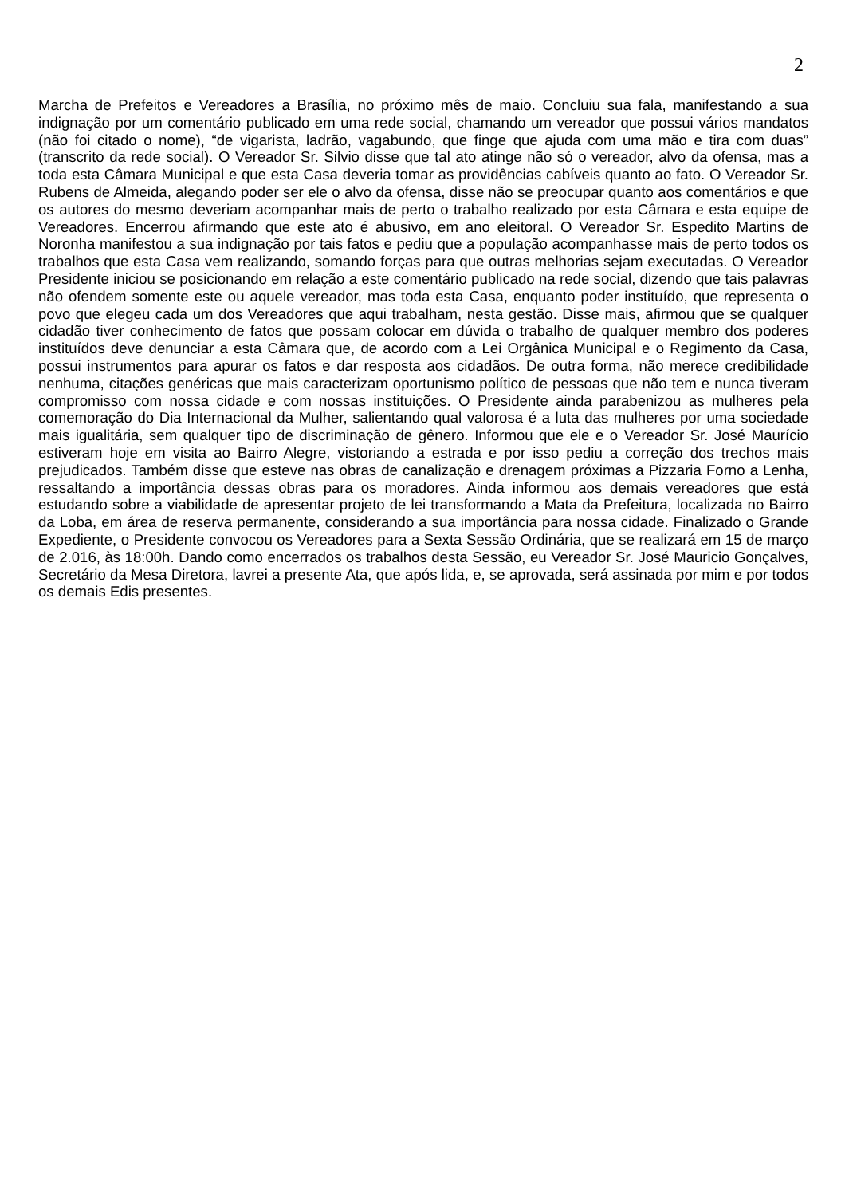2
Marcha de Prefeitos e Vereadores a Brasília, no próximo mês de maio. Concluiu sua fala, manifestando a sua indignação por um comentário publicado em uma rede social, chamando um vereador que possui vários mandatos (não foi citado o nome), “de vigarista, ladrão, vagabundo, que finge que ajuda com uma mão e tira com duas” (transcrito da rede social). O Vereador Sr. Silvio disse que tal ato atinge não só o vereador, alvo da ofensa, mas a toda esta Câmara Municipal e que esta Casa deveria tomar as providências cabíveis quanto ao fato. O Vereador Sr. Rubens de Almeida, alegando poder ser ele o alvo da ofensa, disse não se preocupar quanto aos comentários e que os autores do mesmo deveriam acompanhar mais de perto o trabalho realizado por esta Câmara e esta equipe de Vereadores. Encerrou afirmando que este ato é abusivo, em ano eleitoral. O Vereador Sr. Espedito Martins de Noronha manifestou a sua indignação por tais fatos e pediu que a população acompanhasse mais de perto todos os trabalhos que esta Casa vem realizando, somando forças para que outras melhorias sejam executadas. O Vereador Presidente iniciou se posicionando em relação a este comentário publicado na rede social, dizendo que tais palavras não ofendem somente este ou aquele vereador, mas toda esta Casa, enquanto poder instituído, que representa o povo que elegeu cada um dos Vereadores que aqui trabalham, nesta gestão. Disse mais, afirmou que se qualquer cidadão tiver conhecimento de fatos que possam colocar em dúvida o trabalho de qualquer membro dos poderes instituídos deve denunciar a esta Câmara que, de acordo com a Lei Orgânica Municipal e o Regimento da Casa, possui instrumentos para apurar os fatos e dar resposta aos cidadãos. De outra forma, não merece credibilidade nenhuma, citações genéricas que mais caracterizam oportunismo político de pessoas que não tem e nunca tiveram compromisso com nossa cidade e com nossas instituições. O Presidente ainda parabenizou as mulheres pela comemoração do Dia Internacional da Mulher, salientando qual valorosa é a luta das mulheres por uma sociedade mais igualitária, sem qualquer tipo de discriminação de gênero. Informou que ele e o Vereador Sr. José Maurício estiveram hoje em visita ao Bairro Alegre, vistoriando a estrada e por isso pediu a correção dos trechos mais prejudicados. Também disse que esteve nas obras de canalização e drenagem próximas a Pizzaria Forno a Lenha, ressaltando a importância dessas obras para os moradores. Ainda informou aos demais vereadores que está estudando sobre a viabilidade de apresentar projeto de lei transformando a Mata da Prefeitura, localizada no Bairro da Loba, em área de reserva permanente, considerando a sua importância para nossa cidade. Finalizado o Grande Expediente, o Presidente convocou os Vereadores para a Sexta Sessão Ordinária, que se realizará em 15 de março de 2.016, às 18:00h. Dando como encerrados os trabalhos desta Sessão, eu Vereador Sr. José Mauricio Gonçalves, Secretário da Mesa Diretora, lavrei a presente Ata, que após lida, e, se aprovada, será assinada por mim e por todos os demais Edis presentes.